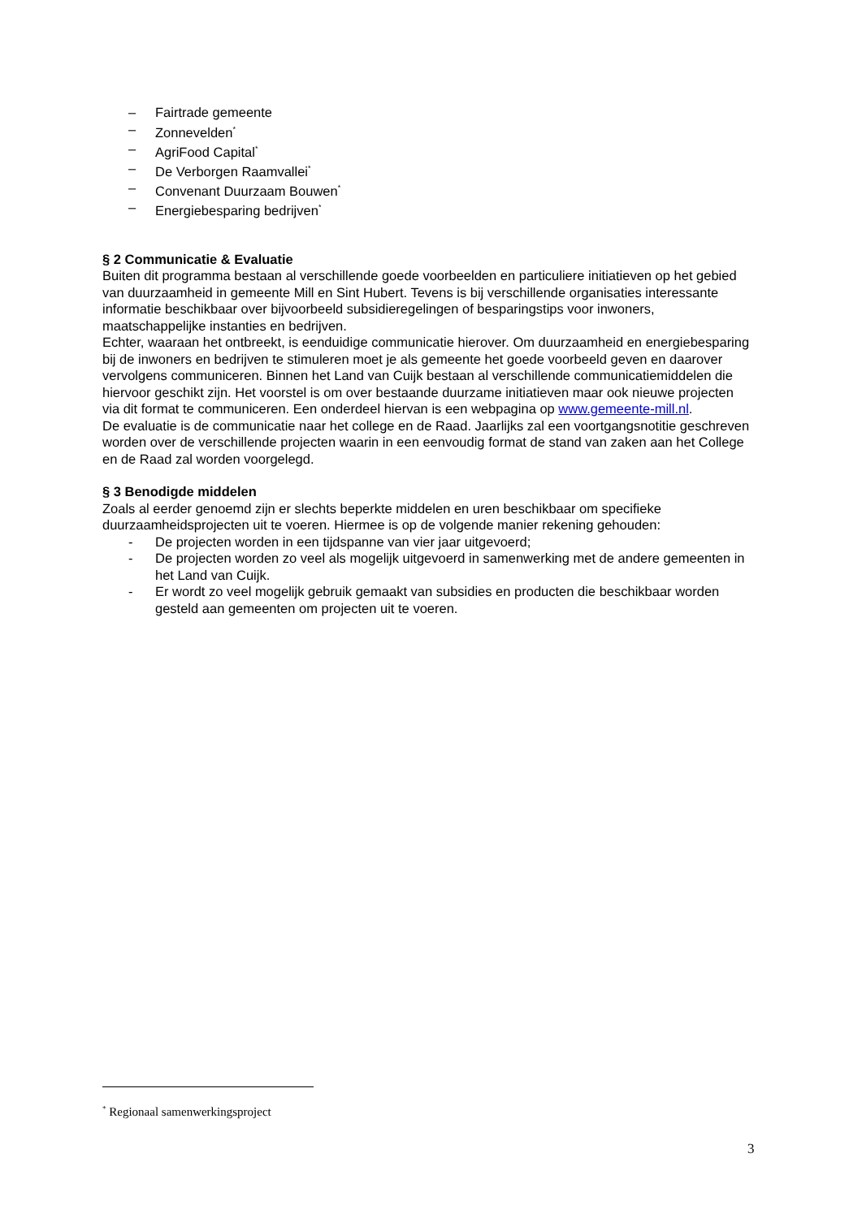– Fairtrade gemeente
– Zonnevelden<sup>*</sup>
– AgriFood Capital<sup>*</sup>
– De Verborgen Raamvallei<sup>*</sup>
– Convenant Duurzaam Bouwen<sup>*</sup>
– Energiebesparing bedrijven<sup>*</sup>
§ 2 Communicatie & Evaluatie
Buiten dit programma bestaan al verschillende goede voorbeelden en particuliere initiatieven op het gebied van duurzaamheid in gemeente Mill en Sint Hubert. Tevens is bij verschillende organisaties interessante informatie beschikbaar over bijvoorbeeld subsidieregelingen of besparingstips voor inwoners, maatschappelijke instanties en bedrijven.
Echter, waaraan het ontbreekt, is eenduidige communicatie hierover. Om duurzaamheid en energiebesparing bij de inwoners en bedrijven te stimuleren moet je als gemeente het goede voorbeeld geven en daarover vervolgens communiceren. Binnen het Land van Cuijk bestaan al verschillende communicatiemiddelen die hiervoor geschikt zijn. Het voorstel is om over bestaande duurzame initiatieven maar ook nieuwe projecten via dit format te communiceren. Een onderdeel hiervan is een webpagina op www.gemeente-mill.nl.
De evaluatie is de communicatie naar het college en de Raad. Jaarlijks zal een voortgangsnotitie geschreven worden over de verschillende projecten waarin in een eenvoudig format de stand van zaken aan het College en de Raad zal worden voorgelegd.
§ 3 Benodigde middelen
Zoals al eerder genoemd zijn er slechts beperkte middelen en uren beschikbaar om specifieke duurzaamheidsprojecten uit te voeren. Hiermee is op de volgende manier rekening gehouden:
- De projecten worden in een tijdspanne van vier jaar uitgevoerd;
- De projecten worden zo veel als mogelijk uitgevoerd in samenwerking met de andere gemeenten in het Land van Cuijk.
- Er wordt zo veel mogelijk gebruik gemaakt van subsidies en producten die beschikbaar worden gesteld aan gemeenten om projecten uit te voeren.
<sup>*</sup> Regionaal samenwerkingsproject
3